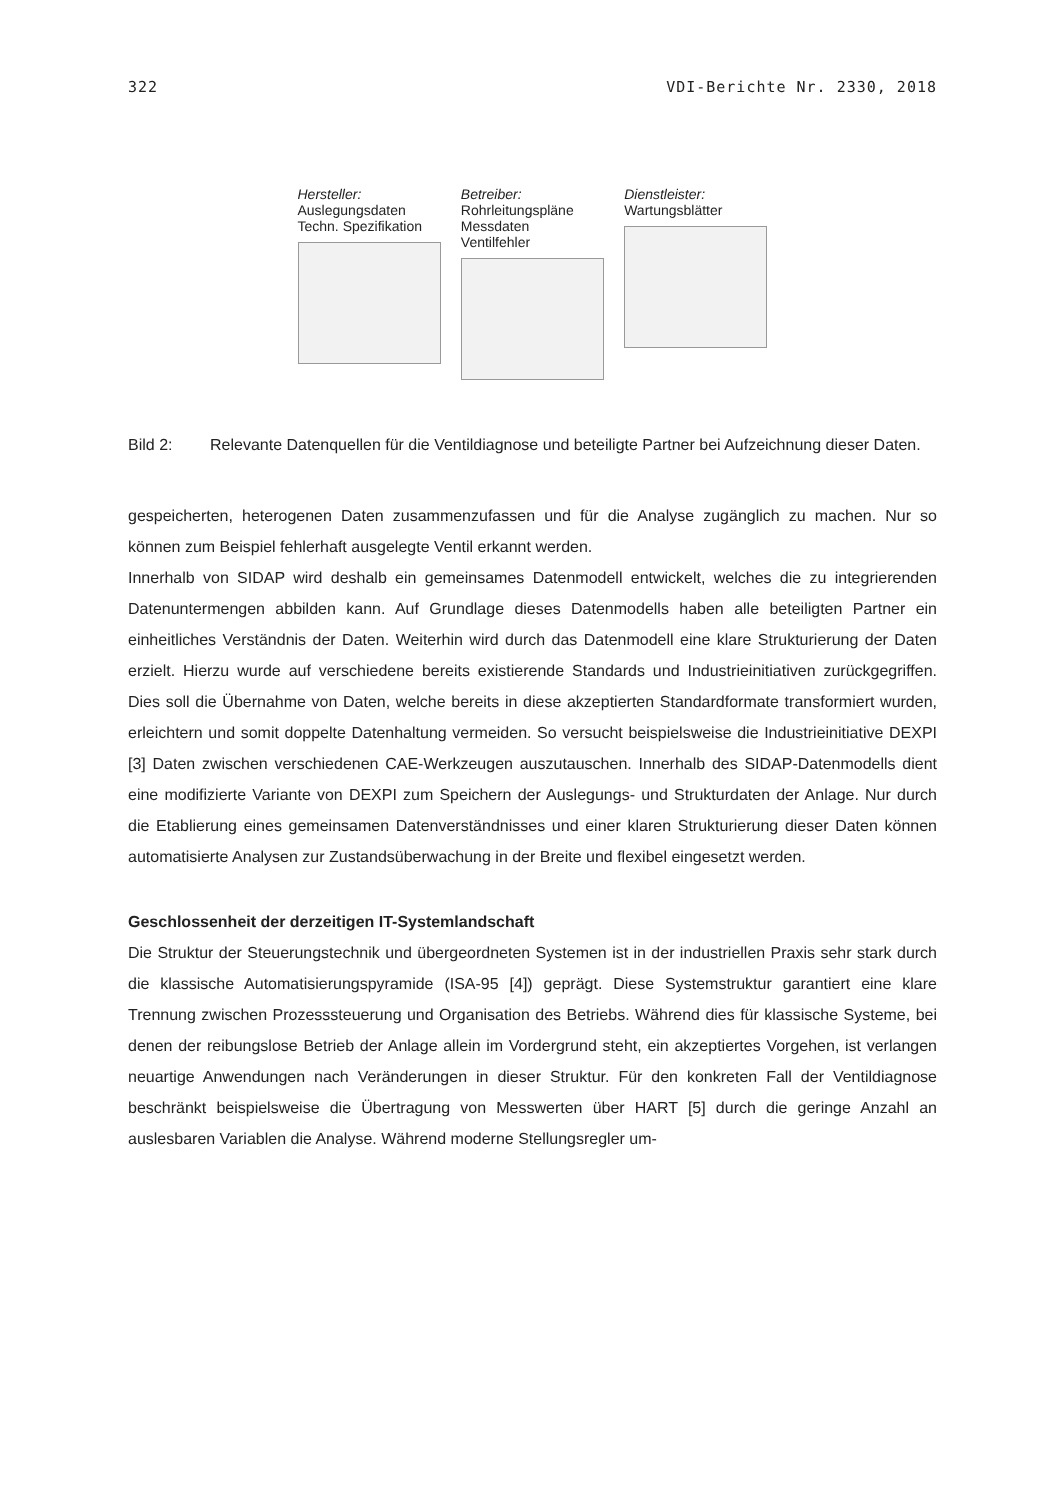322 VDI-Berichte Nr. 2330, 2018
Hersteller:
Auslegungsdaten
Techn. Spezifikation
Betreiber:
Rohrleitungspläne
Messdaten
Ventilfehler
Dienstleister:
Wartungsblätter
Bild 2: Relevante Datenquellen für die Ventildiagnose und beteiligte Partner bei Aufzeichnung dieser Daten.
gespeicherten, heterogenen Daten zusammenzufassen und für die Analyse zugänglich zu machen. Nur so können zum Beispiel fehlerhaft ausgelegte Ventil erkannt werden.
Innerhalb von SIDAP wird deshalb ein gemeinsames Datenmodell entwickelt, welches die zu integrierenden Datenuntermengen abbilden kann. Auf Grundlage dieses Datenmodells haben alle beteiligten Partner ein einheitliches Verständnis der Daten. Weiterhin wird durch das Datenmodell eine klare Strukturierung der Daten erzielt. Hierzu wurde auf verschiedene bereits existierende Standards und Industrieinitiativen zurückgegriffen. Dies soll die Übernahme von Daten, welche bereits in diese akzeptierten Standardformate transformiert wurden, erleichtern und somit doppelte Datenhaltung vermeiden. So versucht beispielsweise die Industrieinitiative DEXPI [3] Daten zwischen verschiedenen CAE-Werkzeugen auszutauschen. Innerhalb des SIDAP-Datenmodells dient eine modifizierte Variante von DEXPI zum Speichern der Auslegungs- und Strukturdaten der Anlage. Nur durch die Etablierung eines gemeinsamen Datenverständnisses und einer klaren Strukturierung dieser Daten können automatisierte Analysen zur Zustandsüberwachung in der Breite und flexibel eingesetzt werden.
Geschlossenheit der derzeitigen IT-Systemlandschaft
Die Struktur der Steuerungstechnik und übergeordneten Systemen ist in der industriellen Praxis sehr stark durch die klassische Automatisierungspyramide (ISA-95 [4]) geprägt. Diese Systemstruktur garantiert eine klare Trennung zwischen Prozesssteuerung und Organisation des Betriebs. Während dies für klassische Systeme, bei denen der reibungslose Betrieb der Anlage allein im Vordergrund steht, ein akzeptiertes Vorgehen, ist verlangen neuartige Anwendungen nach Veränderungen in dieser Struktur. Für den konkreten Fall der Ventildiagnose beschränkt beispielsweise die Übertragung von Messwerten über HART [5] durch die geringe Anzahl an auslesbaren Variablen die Analyse. Während moderne Stellungsregler um-